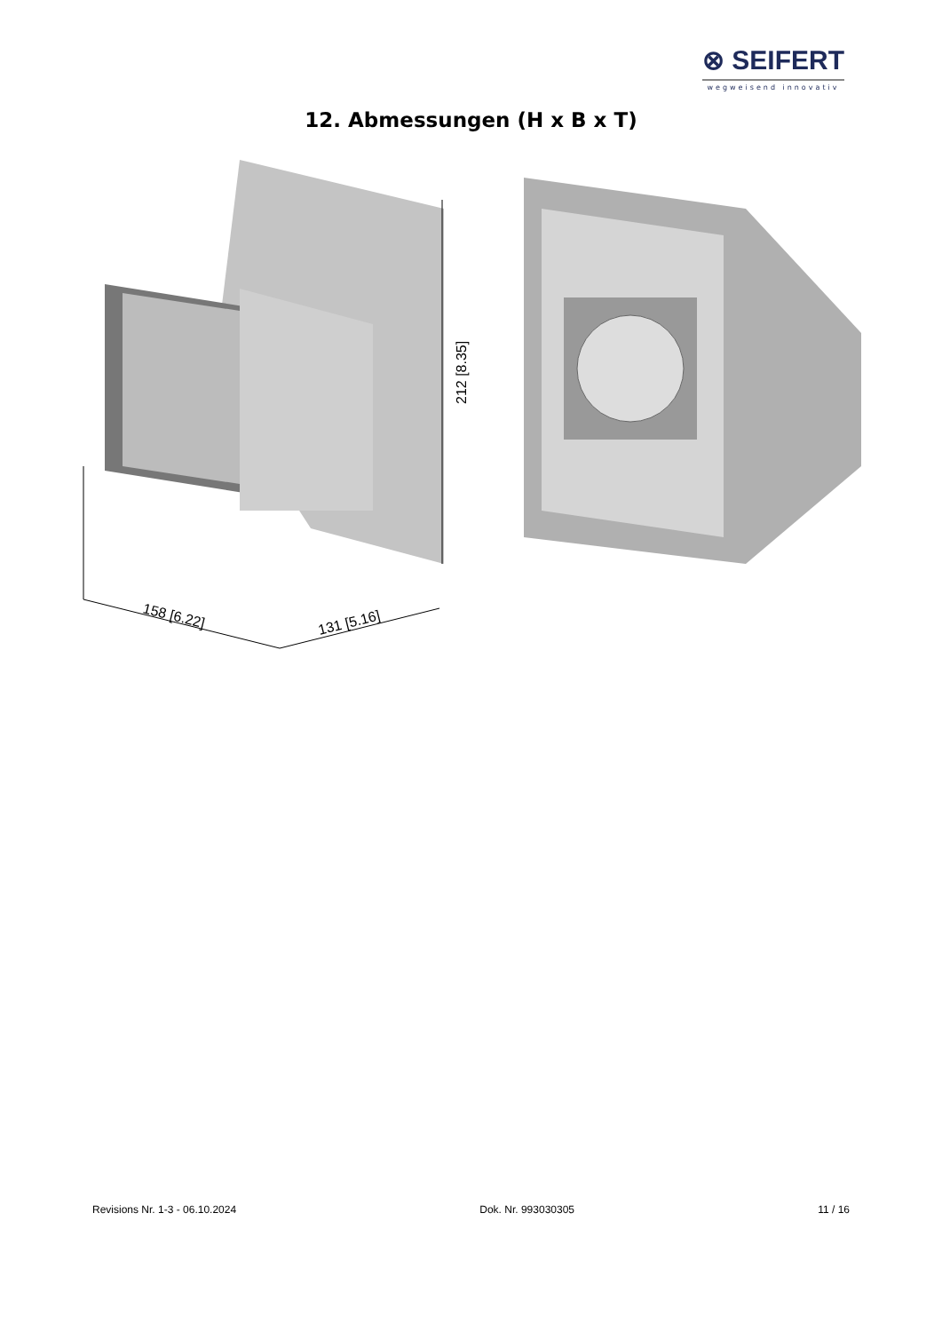⊗ SEIFERT
wegweisend innovativ
12. Abmessungen (H x B x T)
212 [8.35]
158 [6.22]
131 [5.16]
Revisions Nr. 1-3 - 06.10.2024 Dok. Nr. 993030305 11 / 16